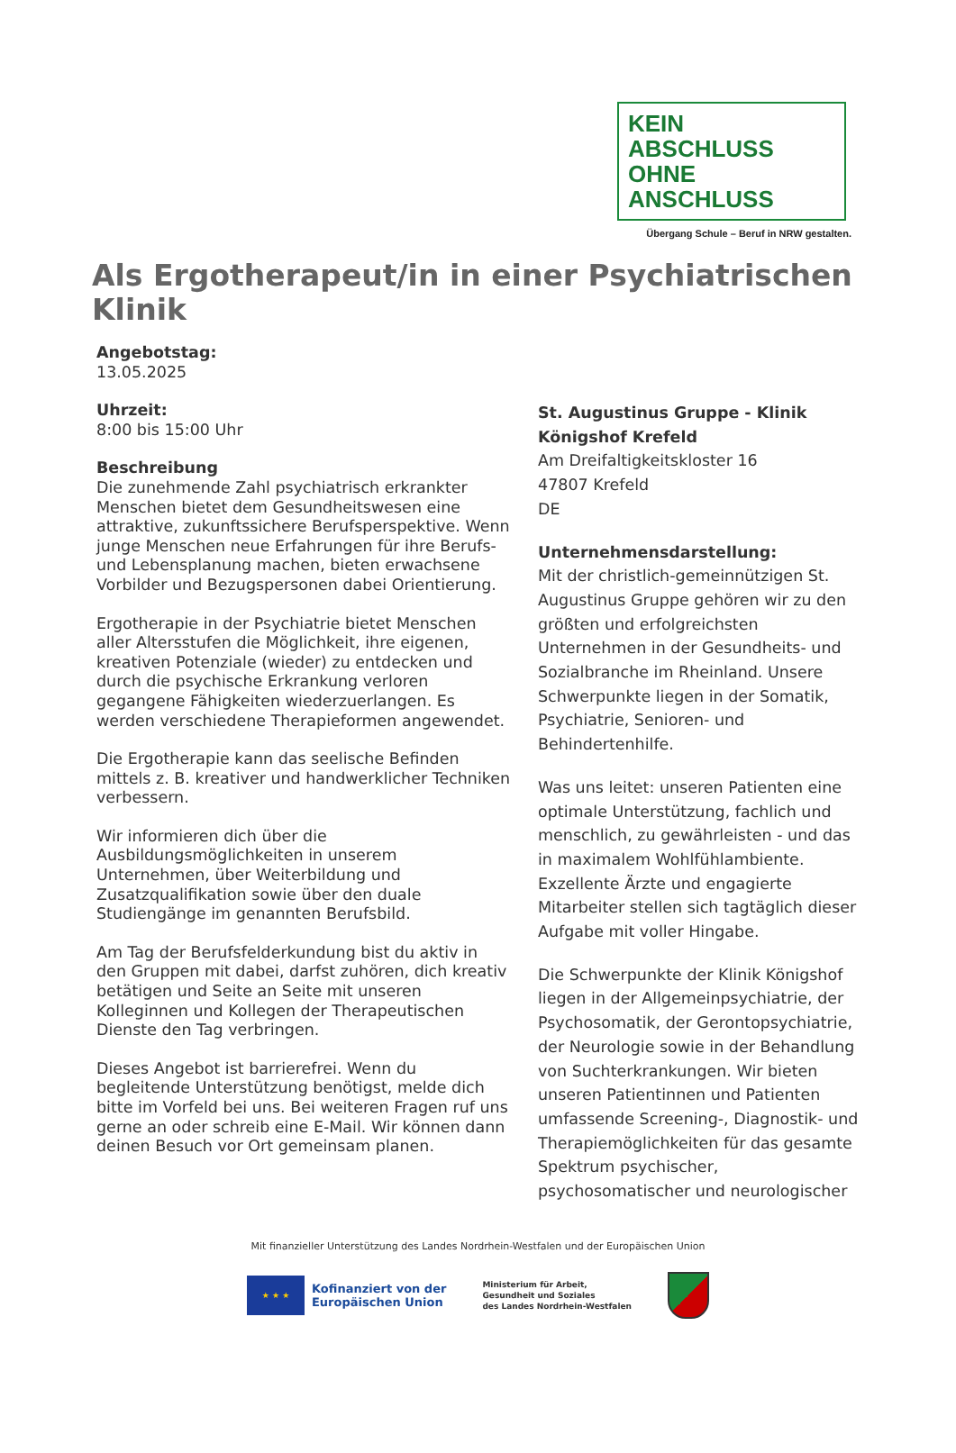KEIN ABSCHLUSS
OHNE ANSCHLUSS
Übergang Schule – Beruf in NRW gestalten.
Als Ergotherapeut/in in einer Psychiatrischen Klinik
Angebotstag:
13.05.2025
Uhrzeit:
8:00 bis 15:00 Uhr
Beschreibung
Die zunehmende Zahl psychiatrisch erkrankter Menschen bietet dem Gesundheitswesen eine attraktive, zukunftssichere Berufsperspektive. Wenn junge Menschen neue Erfahrungen für ihre Berufs- und Lebensplanung machen, bieten erwachsene Vorbilder und Bezugspersonen dabei Orientierung.
Ergotherapie in der Psychiatrie bietet Menschen aller Altersstufen die Möglichkeit, ihre eigenen, kreativen Potenziale (wieder) zu entdecken und durch die psychische Erkrankung verloren gegangene Fähigkeiten wiederzuerlangen. Es werden verschiedene Therapieformen angewendet.
Die Ergotherapie kann das seelische Befinden mittels z. B. kreativer und handwerklicher Techniken verbessern.
Wir informieren dich über die Ausbildungsmöglichkeiten in unserem Unternehmen, über Weiterbildung und Zusatzqualifikation sowie über den duale Studiengänge im genannten Berufsbild.
Am Tag der Berufsfelderkundung bist du aktiv in den Gruppen mit dabei, darfst zuhören, dich kreativ betätigen und Seite an Seite mit unseren Kolleginnen und Kollegen der Therapeutischen Dienste den Tag verbringen.
Dieses Angebot ist barrierefrei. Wenn du begleitende Unterstützung benötigst, melde dich bitte im Vorfeld bei uns. Bei weiteren Fragen ruf uns gerne an oder schreib eine E-Mail. Wir können dann deinen Besuch vor Ort gemeinsam planen.
St. Augustinus Gruppe - Klinik Königshof Krefeld
Am Dreifaltigkeitskloster 16
47807 Krefeld
DE
Unternehmensdarstellung:
Mit der christlich-gemeinnützigen St. Augustinus Gruppe gehören wir zu den größten und erfolgreichsten Unternehmen in der Gesundheits- und Sozialbranche im Rheinland. Unsere Schwerpunkte liegen in der Somatik, Psychiatrie, Senioren- und Behindertenhilfe.
Was uns leitet: unseren Patienten eine optimale Unterstützung, fachlich und menschlich, zu gewährleisten - und das in maximalem Wohlfühlambiente. Exzellente Ärzte und engagierte Mitarbeiter stellen sich tagtäglich dieser Aufgabe mit voller Hingabe.
Die Schwerpunkte der Klinik Königshof liegen in der Allgemeinpsychiatrie, der Psychosomatik, der Gerontopsychiatrie, der Neurologie sowie in der Behandlung von Suchterkrankungen. Wir bieten unseren Patientinnen und Patienten umfassende Screening-, Diagnostik- und Therapiemöglichkeiten für das gesamte Spektrum psychischer, psychosomatischer und neurologischer
Mit finanzieller Unterstützung des Landes Nordrhein-Westfalen und der Europäischen Union
★ ★ ★
Kofinanziert von der
Europäischen Union
Ministerium für Arbeit,
Gesundheit und Soziales
des Landes Nordrhein-Westfalen